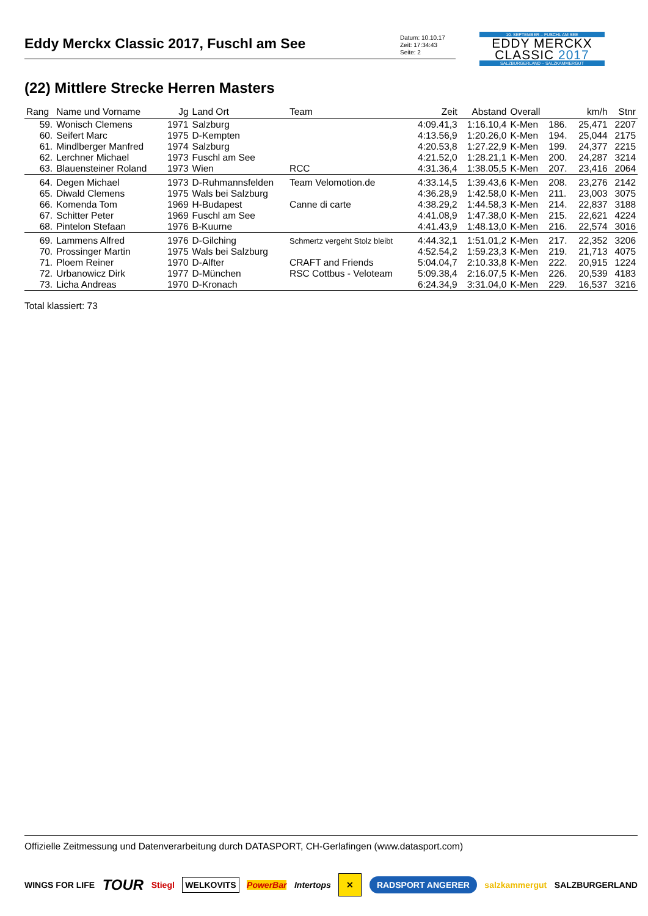Eddy Merckx Classic 2017, Fuschl am See
Datum: 10.10.17
Zeit: 17:34:43
Seite: 2
10. SEPTEMBER – FUSCHL AM SEE
EDDY MERCKX
CLASSIC 2017
SALZBURGERLAND – SALZKAMMERGUT
(22) Mittlere Strecke Herren Masters
| Rang | Name und Vorname | Jg | Land Ort | Team | Zeit | Abstand | Overall | | km/h | Stnr |
| --- | --- | --- | --- | --- | --- | --- | --- | --- | --- | --- |
| 59. | Wonisch Clemens | 1971 | Salzburg | | 4:09.41,3 | 1:16.10,4 | K-Men | 186. | 25,471 | 2207 |
| 60. | Seifert Marc | 1975 | D-Kempten | | 4:13.56,9 | 1:20.26,0 | K-Men | 194. | 25,044 | 2175 |
| 61. | Mindlberger Manfred | 1974 | Salzburg | | 4:20.53,8 | 1:27.22,9 | K-Men | 199. | 24,377 | 2215 |
| 62. | Lerchner Michael | 1973 | Fuschl am See | | 4:21.52,0 | 1:28.21,1 | K-Men | 200. | 24,287 | 3214 |
| 63. | Blauensteiner Roland | 1973 | Wien | RCC | 4:31.36,4 | 1:38.05,5 | K-Men | 207. | 23,416 | 2064 |
| 64. | Degen Michael | 1973 | D-Ruhmannsfelden | Team Velomotion.de | 4:33.14,5 | 1:39.43,6 | K-Men | 208. | 23,276 | 2142 |
| 65. | Diwald Clemens | 1975 | Wals bei Salzburg | | 4:36.28,9 | 1:42.58,0 | K-Men | 211. | 23,003 | 3075 |
| 66. | Komenda Tom | 1969 | H-Budapest | Canne di carte | 4:38.29,2 | 1:44.58,3 | K-Men | 214. | 22,837 | 3188 |
| 67. | Schitter Peter | 1969 | Fuschl am See | | 4:41.08,9 | 1:47.38,0 | K-Men | 215. | 22,621 | 4224 |
| 68. | Pintelon Stefaan | 1976 | B-Kuurne | | 4:41.43,9 | 1:48.13,0 | K-Men | 216. | 22,574 | 3016 |
| 69. | Lammens Alfred | 1976 | D-Gilching | Schmertz vergeht Stolz bleibt | 4:44.32,1 | 1:51.01,2 | K-Men | 217. | 22,352 | 3206 |
| 70. | Prossinger Martin | 1975 | Wals bei Salzburg | | 4:52.54,2 | 1:59.23,3 | K-Men | 219. | 21,713 | 4075 |
| 71. | Ploem Reiner | 1970 | D-Alfter | CRAFT and Friends | 5:04.04,7 | 2:10.33,8 | K-Men | 222. | 20,915 | 1224 |
| 72. | Urbanowicz Dirk | 1977 | D-München | RSC Cottbus - Veloteam | 5:09.38,4 | 2:16.07,5 | K-Men | 226. | 20,539 | 4183 |
| 73. | Licha Andreas | 1970 | D-Kronach | | 6:24.34,9 | 3:31.04,0 | K-Men | 229. | 16,537 | 3216 |
Total klassiert: 73
Offizielle Zeitmessung und Datenverarbeitung durch DATASPORT, CH-Gerlafingen (www.datasport.com)
WINGS FOR LIFE TOUR Stiegl WELKOVITS PowerBar Intertops ✕ RADSPORT ANGERER salzkammergut SALZBURGERLAND